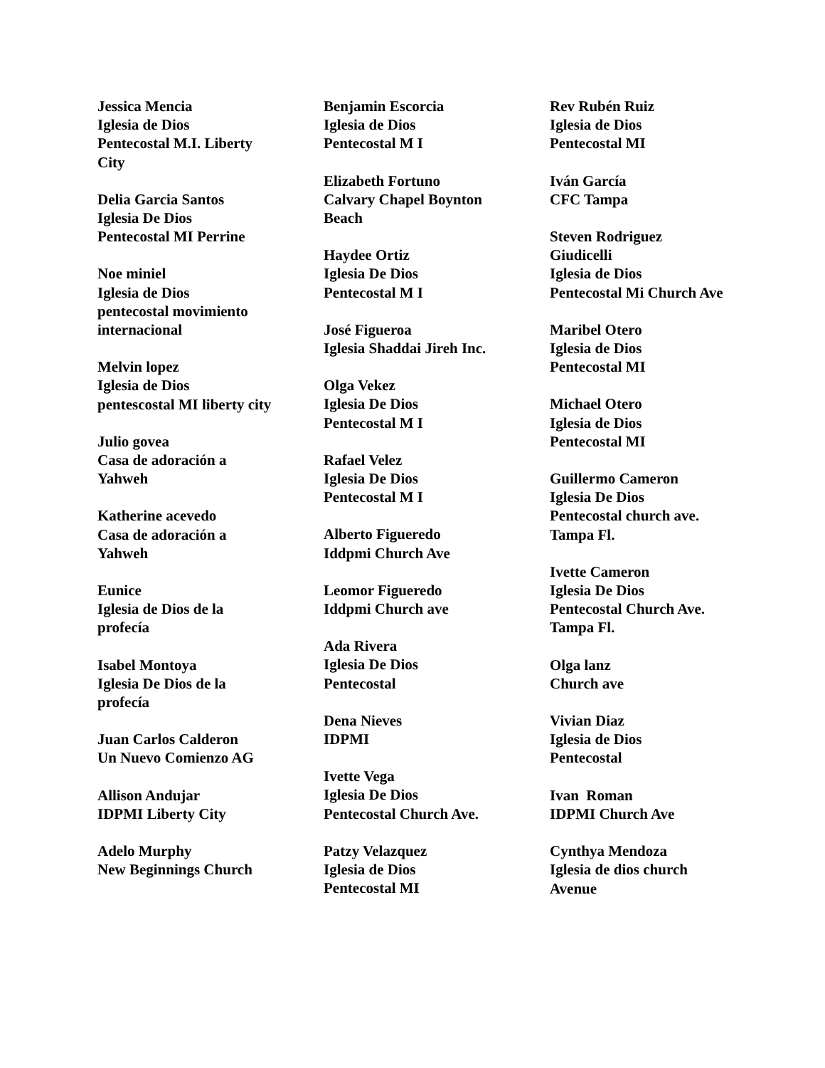Jessica Mencia
Iglesia de Dios
Pentecostal M.I. Liberty City
Delia Garcia Santos
Iglesia De Dios
Pentecostal MI Perrine
Noe miniel
Iglesia de Dios
pentecostal movimiento internacional
Melvin lopez
Iglesia de Dios
pentescostal MI liberty city
Julio govea
Casa de adoración a Yahweh
Katherine acevedo
Casa de adoración a Yahweh
Eunice
Iglesia de Dios de la profecía
Isabel Montoya
Iglesia De Dios de la profecía
Juan Carlos Calderon
Un Nuevo Comienzo AG
Allison Andujar
IDPMI Liberty City
Adelo Murphy
New Beginnings Church
Benjamin Escorcia
Iglesia de Dios
Pentecostal M I
Elizabeth Fortuno
Calvary Chapel Boynton Beach
Haydee Ortiz
Iglesia De Dios
Pentecostal M I
José Figueroa
Iglesia Shaddai Jireh Inc.
Olga Vekez
Iglesia De Dios
Pentecostal M I
Rafael Velez
Iglesia De Dios
Pentecostal M I
Alberto Figueredo
Iddpmi Church Ave
Leomor Figueredo
Iddpmi Church ave
Ada Rivera
Iglesia De Dios
Pentecostal
Dena Nieves
IDPMI
Ivette Vega
Iglesia De Dios
Pentecostal Church Ave.
Patzy Velazquez
Iglesia de Dios
Pentecostal MI
Rev Rubén Ruiz
Iglesia de Dios
Pentecostal MI
Iván García
CFC Tampa
Steven Rodriguez Giudicelli
Iglesia de Dios
Pentecostal Mi Church Ave
Maribel Otero
Iglesia de Dios
Pentecostal MI
Michael Otero
Iglesia de Dios
Pentecostal MI
Guillermo Cameron
Iglesia De Dios
Pentecostal church ave. Tampa Fl.
Ivette Cameron
Iglesia De Dios
Pentecostal Church Ave. Tampa Fl.
Olga lanz
Church ave
Vivian Diaz
Iglesia de Dios
Pentecostal
Ivan Roman
IDPMI Church Ave
Cynthya Mendoza
Iglesia de dios church Avenue